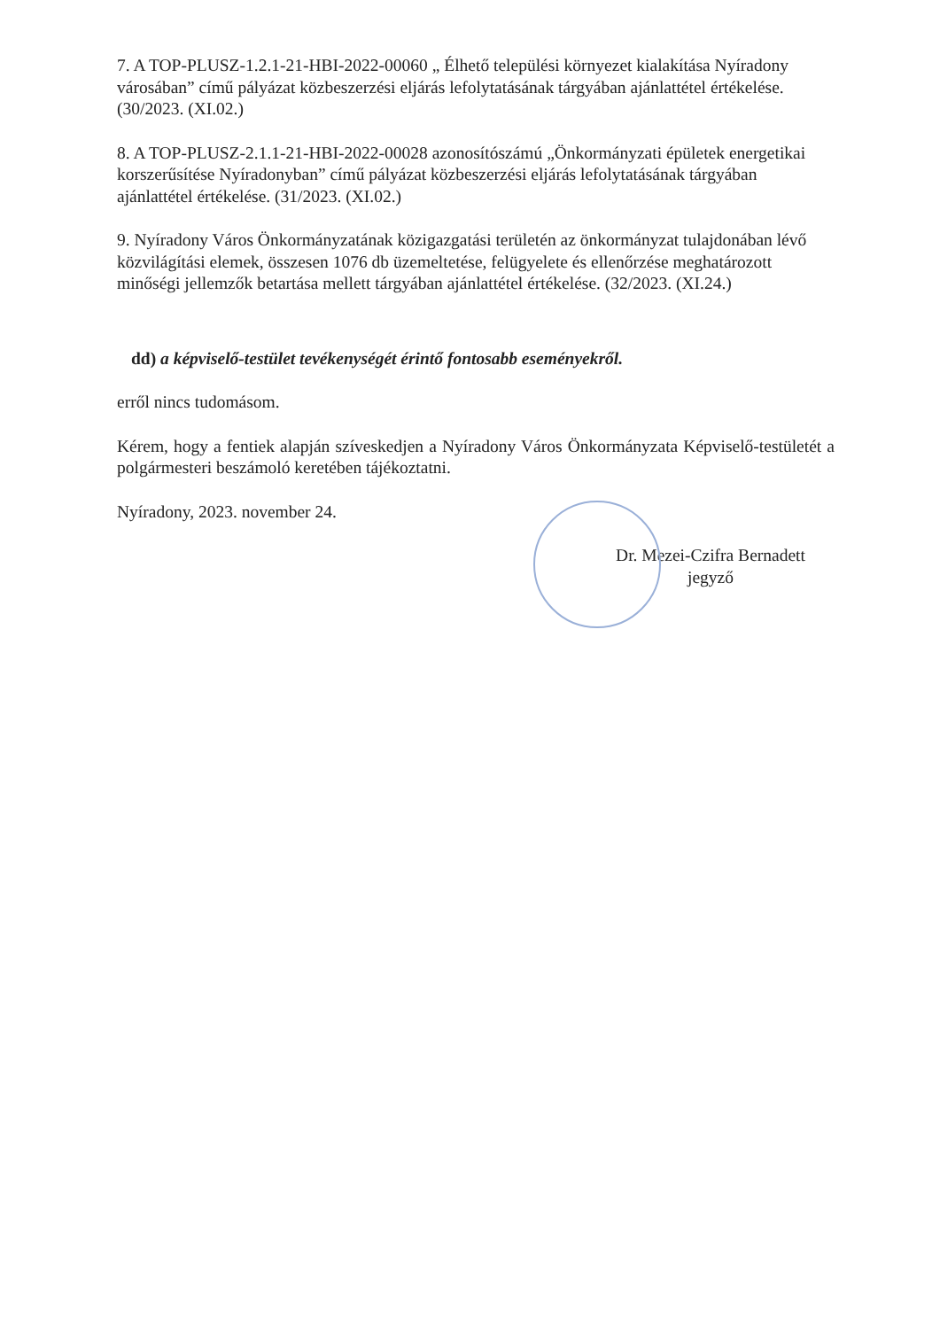7. A TOP-PLUSZ-1.2.1-21-HBI-2022-00060 „ Élhető települési környezet kialakítása Nyíradony városában” című pályázat közbeszerzési eljárás lefolytatásának tárgyában ajánlattétel értékelése. (30/2023. (XI.02.)
8. A TOP-PLUSZ-2.1.1-21-HBI-2022-00028 azonosítószámú „Önkormányzati épületek energetikai korszerűsítése Nyíradonyban” című pályázat közbeszerzési eljárás lefolytatásának tárgyában ajánlattétel értékelése. (31/2023. (XI.02.)
9. Nyíradony Város Önkormányzatának közigazgatási területén az önkormányzat tulajdonában lévő közvilágítási elemek, összesen 1076 db üzemeltetése, felügyelete és ellenőrzése meghatározott minőségi jellemzők betartása mellett tárgyában ajánlattétel értékelése. (32/2023. (XI.24.)
dd) a képviselő-testület tevékenységét érintő fontosabb eseményekről.
erről nincs tudomásom.
Kérem, hogy a fentiek alapján szíveskedjen a Nyíradony Város Önkormányzata Képviselő-testületét a polgármesteri beszámoló keretében tájékoztatni.
Nyíradony, 2023. november 24.
Dr. Mezei-Czifra Bernadett
jegyző